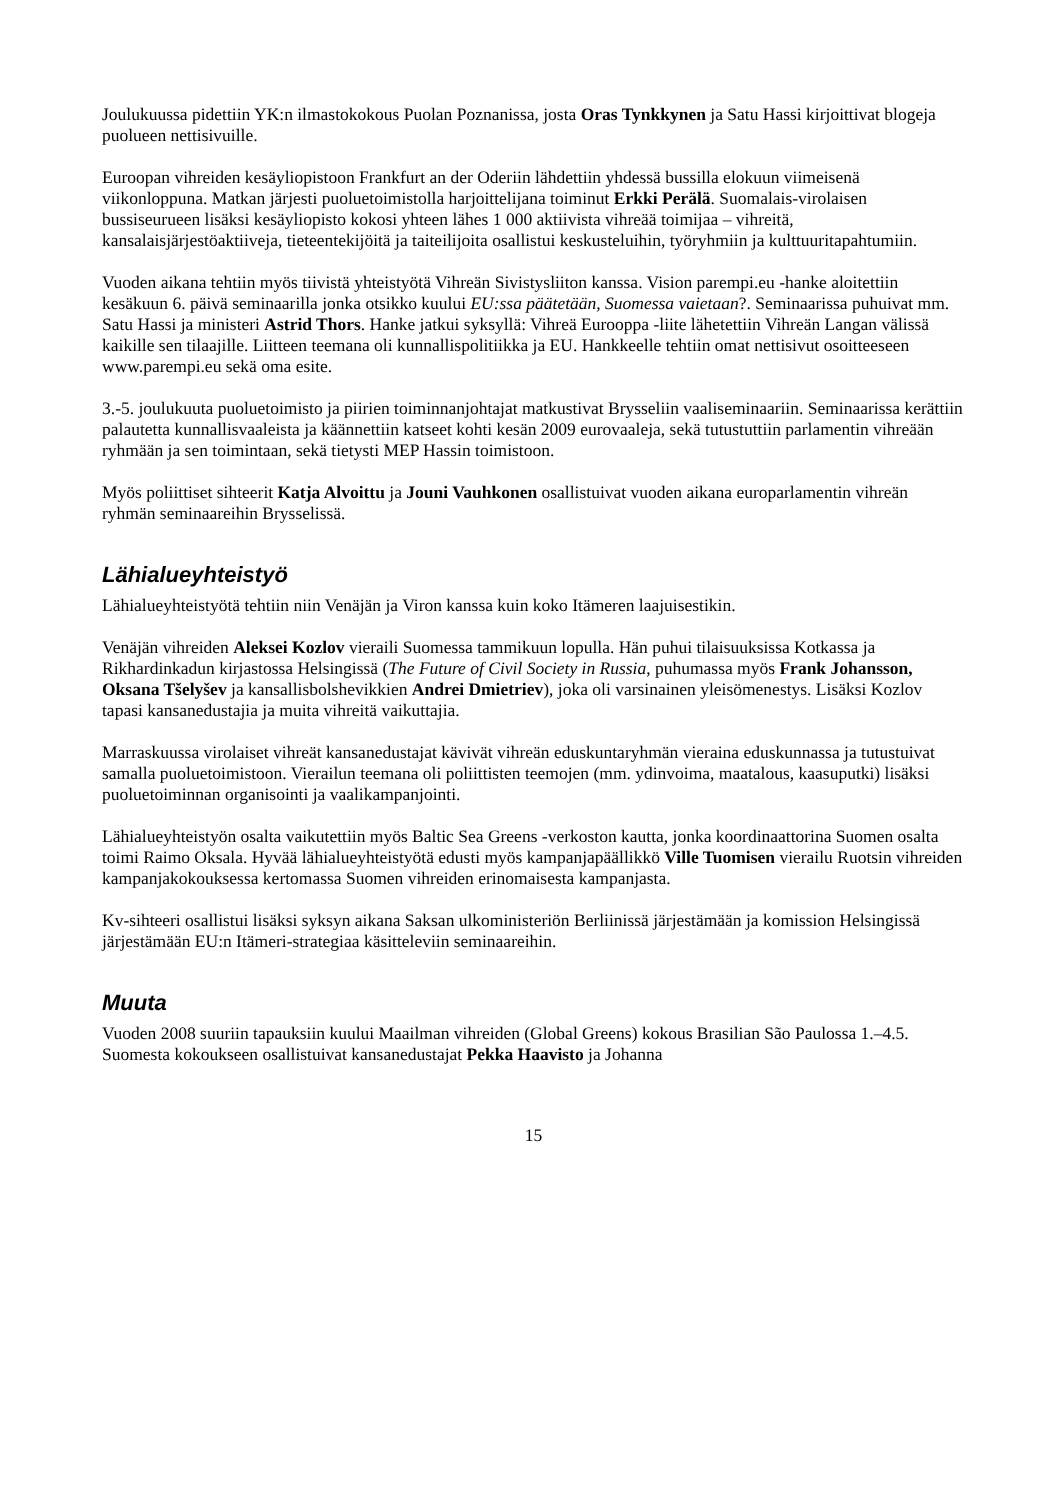Joulukuussa pidettiin YK:n ilmastokokous Puolan Poznanissa, josta Oras Tynkkynen ja Satu Hassi kirjoittivat blogeja puolueen nettisivuille.
Euroopan vihreiden kesäyliopistoon Frankfurt an der Oderiin lähdettiin yhdessä bussilla elokuun viimeisenä viikonloppuna. Matkan järjesti puoluetoimistolla harjoittelijana toiminut Erkki Perälä. Suomalais-virolaisen bussiseurueen lisäksi kesäyliopisto kokosi yhteen lähes 1 000 aktiivista vihreää toimijaa – vihreitä, kansalaisjärjestöaktiiveja, tieteentekijöitä ja taiteilijoita osallistui keskusteluihin, työryhmiin ja kulttuuritapahtumiin.
Vuoden aikana tehtiin myös tiivistä yhteistyötä Vihreän Sivistysliiton kanssa. Vision parempi.eu -hanke aloitettiin kesäkuun 6. päivä seminaarilla jonka otsikko kuului EU:ssa päätetään, Suomessa vaietaan?. Seminaarissa puhuivat mm. Satu Hassi ja ministeri Astrid Thors. Hanke jatkui syksyllä: Vihreä Eurooppa -liite lähetettiin Vihreän Langan välissä kaikille sen tilaajille. Liitteen teemana oli kunnallispolitiikka ja EU. Hankkeelle tehtiin omat nettisivut osoitteeseen www.parempi.eu sekä oma esite.
3.-5. joulukuuta puoluetoimisto ja piirien toiminnanjohtajat matkustivat Brysseliin vaaliseminaariin. Seminaarissa kerättiin palautetta kunnallisvaaleista ja käännettiin katseet kohti kesän 2009 eurovaaleja, sekä tutustuttiin parlamentin vihreään ryhmään ja sen toimintaan, sekä tietysti MEP Hassin toimistoon.
Myös poliittiset sihteerit Katja Alvoittu ja Jouni Vauhkonen osallistuivat vuoden aikana europarlamentin vihreän ryhmän seminaareihin Brysselissä.
Lähialueyhteistyö
Lähialueyhteistyötä tehtiin niin Venäjän ja Viron kanssa kuin koko Itämeren laajuisestikin.
Venäjän vihreiden Aleksei Kozlov vieraili Suomessa tammikuun lopulla. Hän puhui tilaisuuksissa Kotkassa ja Rikhardinkadun kirjastossa Helsingissä (The Future of Civil Society in Russia, puhumassa myös Frank Johansson, Oksana Tšelyšev ja kansallisbolshevikkien Andrei Dmietriev), joka oli varsinainen yleisömenestys. Lisäksi Kozlov tapasi kansanedustajia ja muita vihreitä vaikuttajia.
Marraskuussa virolaiset vihreät kansanedustajat kävivät vihreän eduskuntaryhmän vieraina eduskunnassa ja tutustuivat samalla puoluetoimistoon. Vierailun teemana oli poliittisten teemojen (mm. ydinvoima, maatalous, kaasuputki) lisäksi puoluetoiminnan organisointi ja vaalikampanjointi.
Lähialueyhteistyön osalta vaikutettiin myös Baltic Sea Greens -verkoston kautta, jonka koordinaattorina Suomen osalta toimi Raimo Oksala. Hyvää lähialueyhteistyötä edusti myös kampanjapäällikkö Ville Tuomisen vierailu Ruotsin vihreiden kampanjakokouksessa kertomassa Suomen vihreiden erinomaisesta kampanjasta.
Kv-sihteeri osallistui lisäksi syksyn aikana Saksan ulkoministeriön Berliinissä järjestämään ja komission Helsingissä järjestämään EU:n Itämeri-strategiaa käsitteleviin seminaareihin.
Muuta
Vuoden 2008 suuriin tapauksiin kuului Maailman vihreiden (Global Greens) kokous Brasilian São Paulossa 1.–4.5. Suomesta kokoukseen osallistuivat kansanedustajat Pekka Haavisto ja Johanna
15